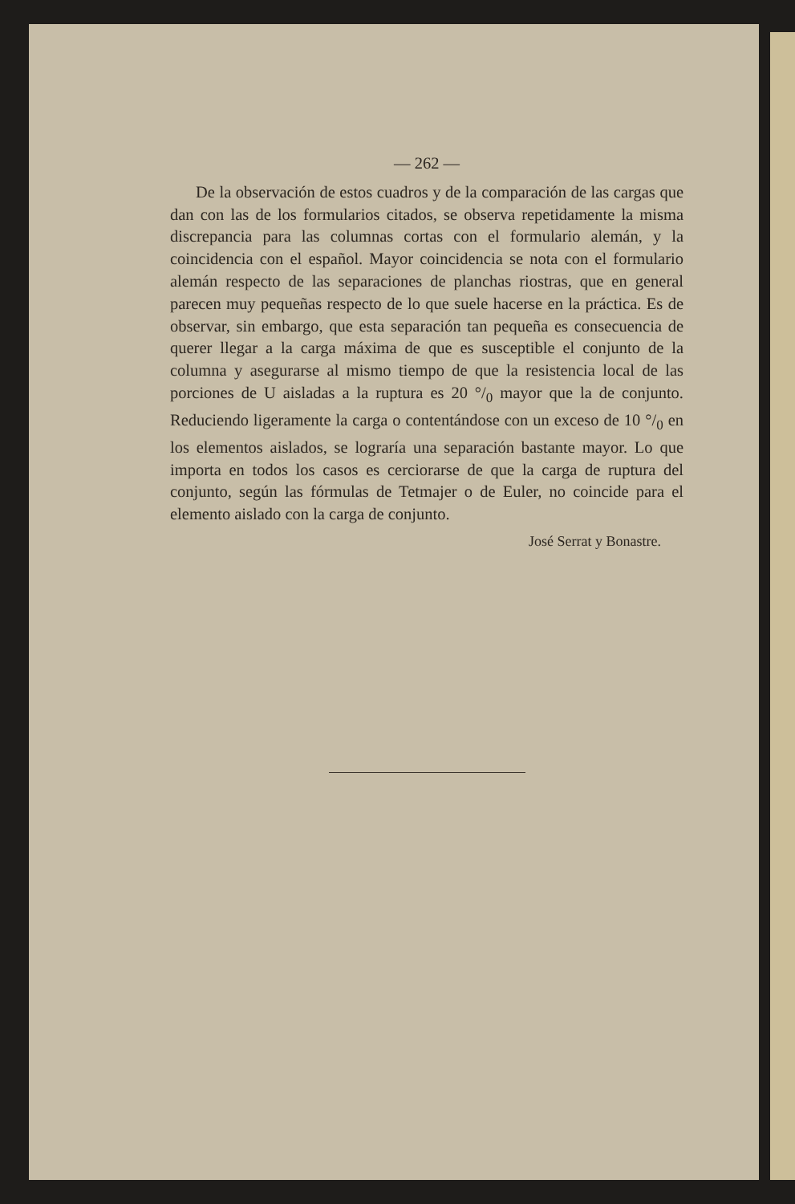— 262 —
De la observación de estos cuadros y de la comparación de las cargas que dan con las de los formularios citados, se observa repetidamente la misma discrepancia para las columnas cortas con el formulario alemán, y la coincidencia con el español. Mayor coincidencia se nota con el formulario alemán respecto de las separaciones de planchas riostras, que en general parecen muy pequeñas respecto de lo que suele hacerse en la práctica. Es de observar, sin embargo, que esta separación tan pequeña es consecuencia de querer llegar a la carga máxima de que es susceptible el conjunto de la columna y asegurarse al mismo tiempo de que la resistencia local de las porciones de U aisladas a la ruptura es 20 °/<sub>0</sub> mayor que la de conjunto. Reduciendo ligeramente la carga o contentándose con un exceso de 10 °/<sub>0</sub> en los elementos aislados, se lograría una separación bastante mayor. Lo que importa en todos los casos es cerciorarse de que la carga de ruptura del conjunto, según las fórmulas de Tetmajer o de Euler, no coincide para el elemento aislado con la carga de conjunto.
José Serrat y Bonastre.